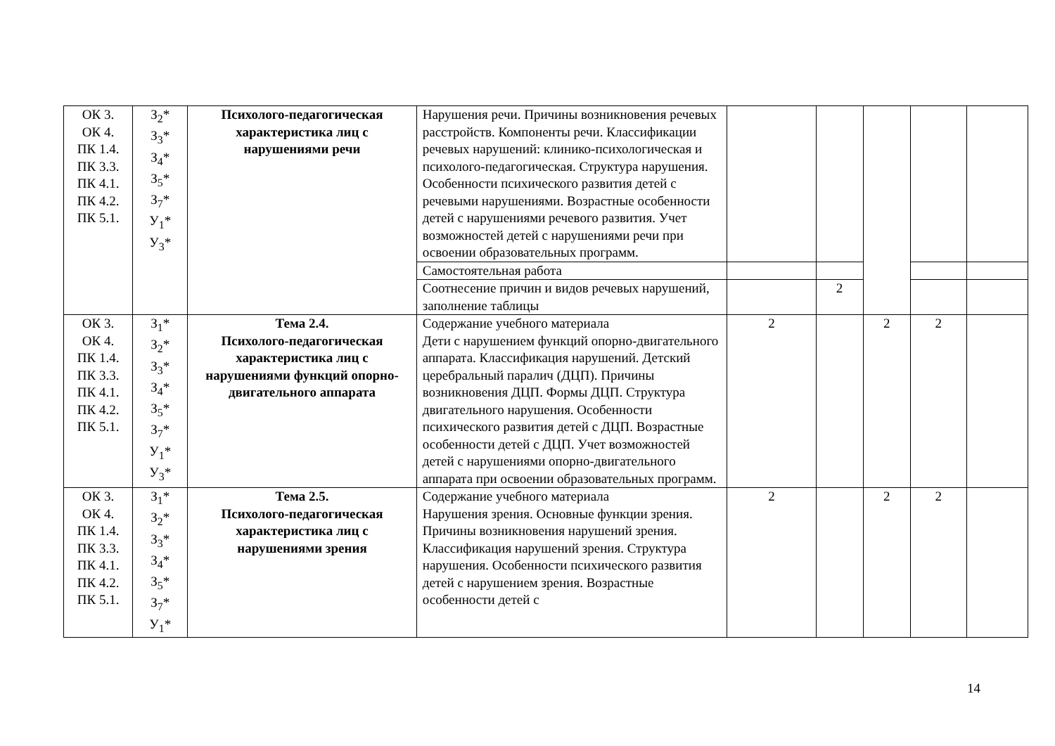| ОК 3. ОК 4. ПК 1.4. ПК 3.3. ПК 4.1. ПК 4.2. ПК 5.1. | З<sub>2</sub>* З<sub>3</sub>* З<sub>4</sub>* З<sub>5</sub>* З<sub>7</sub>* У<sub>1</sub>* У<sub>3</sub>* | Психолого-педагогическая характеристика лиц с нарушениями речи | Нарушения речи. Причины возникновения речевых расстройств. Компоненты речи. Классификации речевых нарушений: клинико-психологическая и психолого-педагогическая. Структура нарушения. Особенности психического развития детей с речевыми нарушениями. Возрастные особенности детей с нарушениями речевого развития. Учет возможностей детей с нарушениями речи при освоении образовательных программ. | | | | | |
| | | | Самостоятельная работа | | | | | |
| | | | Соотнесение причин и видов речевых нарушений, заполнение таблицы | | 2 | | | |
| ОК 3. ОК 4. ПК 1.4. ПК 3.3. ПК 4.1. ПК 4.2. ПК 5.1. | З<sub>1</sub>* З<sub>2</sub>* З<sub>3</sub>* З<sub>4</sub>* З<sub>5</sub>* З<sub>7</sub>* У<sub>1</sub>* У<sub>3</sub>* | Тема 2.4. Психолого-педагогическая характеристика лиц с нарушениями функций опорно-двигательного аппарата | Содержание учебного материала Дети с нарушением функций опорно-двигательного аппарата. Классификация нарушений. Детский церебральный паралич (ДЦП). Причины возникновения ДЦП. Формы ДЦП. Структура двигательного нарушения. Особенности психического развития детей с ДЦП. Возрастные особенности детей с ДЦП. Учет возможностей детей с нарушениями опорно-двигательного аппарата при освоении образовательных программ. | 2 | | 2 | 2 | |
| ОК 3. ОК 4. ПК 1.4. ПК 3.3. ПК 4.1. ПК 4.2. ПК 5.1. | З<sub>1</sub>* З<sub>2</sub>* З<sub>3</sub>* З<sub>4</sub>* З<sub>5</sub>* З<sub>7</sub>* У<sub>1</sub>* | Тема 2.5. Психолого-педагогическая характеристика лиц с нарушениями зрения | Содержание учебного материала Нарушения зрения. Основные функции зрения. Причины возникновения нарушений зрения. Классификация нарушений зрения. Структура нарушения. Особенности психического развития детей с нарушением зрения. Возрастные особенности детей с | 2 | | 2 | 2 | |
14